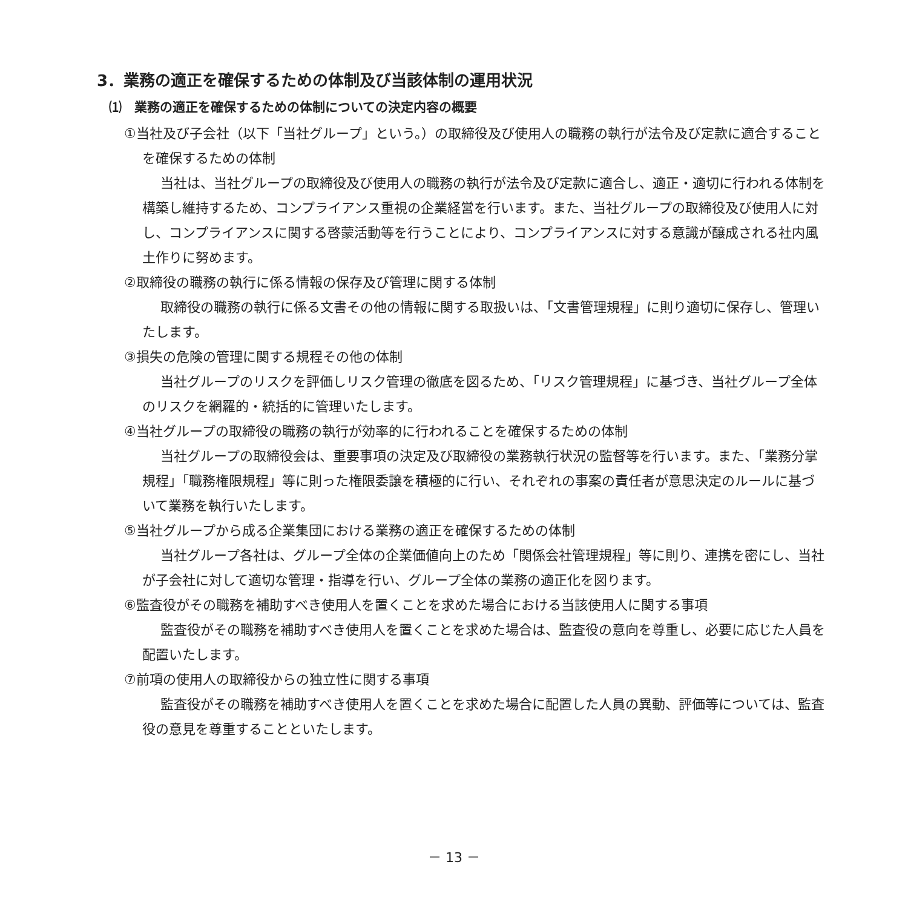3．業務の適正を確保するための体制及び当該体制の運用状況
⑴　業務の適正を確保するための体制についての決定内容の概要
①当社及び子会社（以下「当社グループ」という。）の取締役及び使用人の職務の執行が法令及び定款に適合することを確保するための体制
当社は、当社グループの取締役及び使用人の職務の執行が法令及び定款に適合し、適正・適切に行われる体制を構築し維持するため、コンプライアンス重視の企業経営を行います。また、当社グループの取締役及び使用人に対し、コンプライアンスに関する啓蒙活動等を行うことにより、コンプライアンスに対する意識が醸成される社内風土作りに努めます。
②取締役の職務の執行に係る情報の保存及び管理に関する体制
取締役の職務の執行に係る文書その他の情報に関する取扱いは、「文書管理規程」に則り適切に保存し、管理いたします。
③損失の危険の管理に関する規程その他の体制
当社グループのリスクを評価しリスク管理の徹底を図るため、「リスク管理規程」に基づき、当社グループ全体のリスクを網羅的・統括的に管理いたします。
④当社グループの取締役の職務の執行が効率的に行われることを確保するための体制
当社グループの取締役会は、重要事項の決定及び取締役の業務執行状況の監督等を行います。また、「業務分掌規程」「職務権限規程」等に則った権限委譲を積極的に行い、それぞれの事案の責任者が意思決定のルールに基づいて業務を執行いたします。
⑤当社グループから成る企業集団における業務の適正を確保するための体制
当社グループ各社は、グループ全体の企業価値向上のため「関係会社管理規程」等に則り、連携を密にし、当社が子会社に対して適切な管理・指導を行い、グループ全体の業務の適正化を図ります。
⑥監査役がその職務を補助すべき使用人を置くことを求めた場合における当該使用人に関する事項
監査役がその職務を補助すべき使用人を置くことを求めた場合は、監査役の意向を尊重し、必要に応じた人員を配置いたします。
⑦前項の使用人の取締役からの独立性に関する事項
監査役がその職務を補助すべき使用人を置くことを求めた場合に配置した人員の異動、評価等については、監査役の意見を尊重することといたします。
－ 13 －